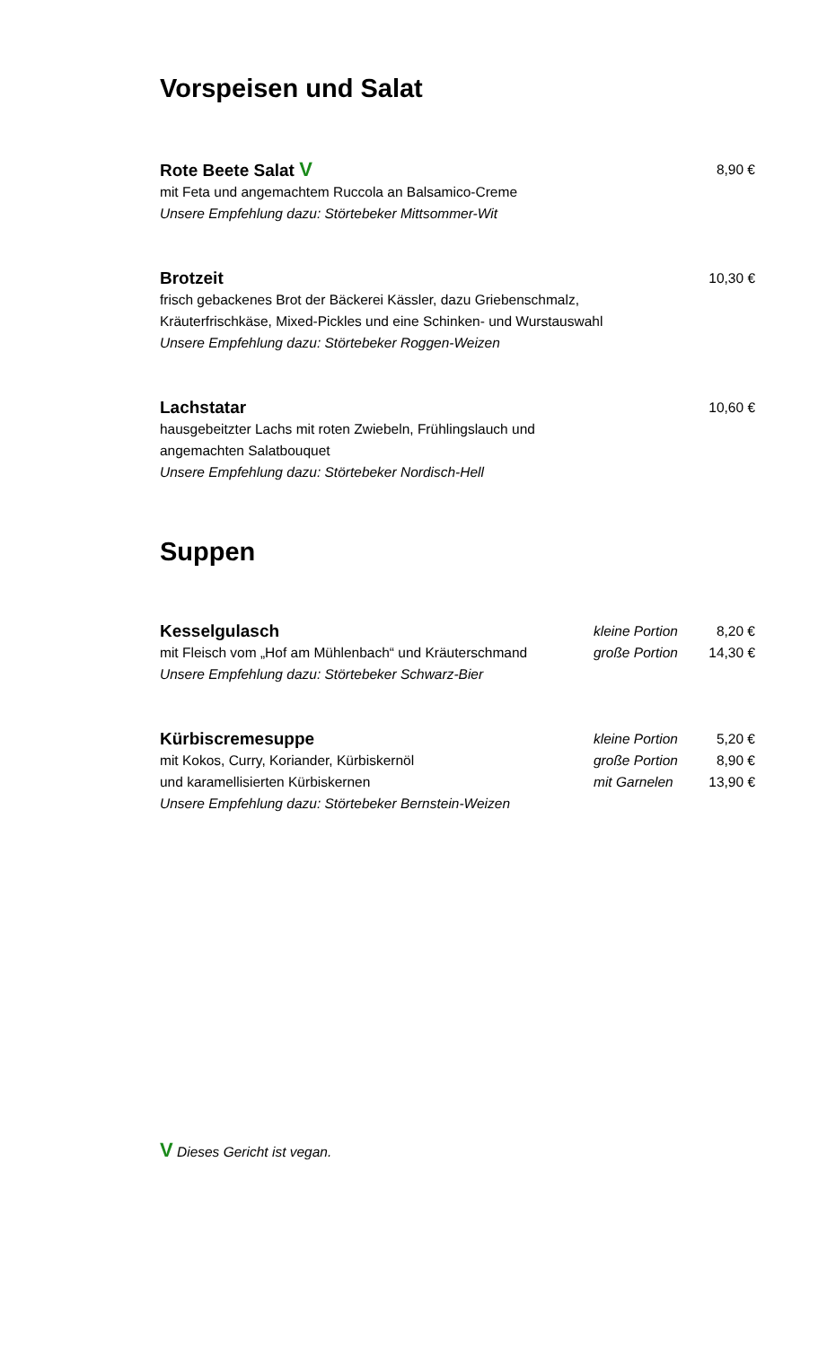Vorspeisen und Salat
Rote Beete Salat V 8,90 €
mit Feta und angemachtem Ruccola an Balsamico-Creme
Unsere Empfehlung dazu: Störtebeker Mittsommer-Wit
Brotzeit 10,30 €
frisch gebackenes Brot der Bäckerei Kässler, dazu Griebenschmalz,
Kräuterfrischkäse, Mixed-Pickles und eine Schinken- und Wurstauswahl
Unsere Empfehlung dazu: Störtebeker Roggen-Weizen
Lachstatar 10,60 €
hausgebeitzter Lachs mit roten Zwiebeln, Frühlingslauch und
angemachten Salatbouquet
Unsere Empfehlung dazu: Störtebeker Nordisch-Hell
Suppen
Kesselgulasch kleine Portion 8,20 €
mit Fleisch vom „Hof am Mühlenbach“ und Kräuterschmand große Portion 14,30 €
Unsere Empfehlung dazu: Störtebeker Schwarz-Bier
Kürbiscremesuppe kleine Portion 5,20 €
mit Kokos, Curry, Koriander, Kürbiskernöl große Portion 8,90 €
und karamellisierten Kürbiskernen mit Garnelen 13,90 €
Unsere Empfehlung dazu: Störtebeker Bernstein-Weizen
V Dieses Gericht ist vegan.